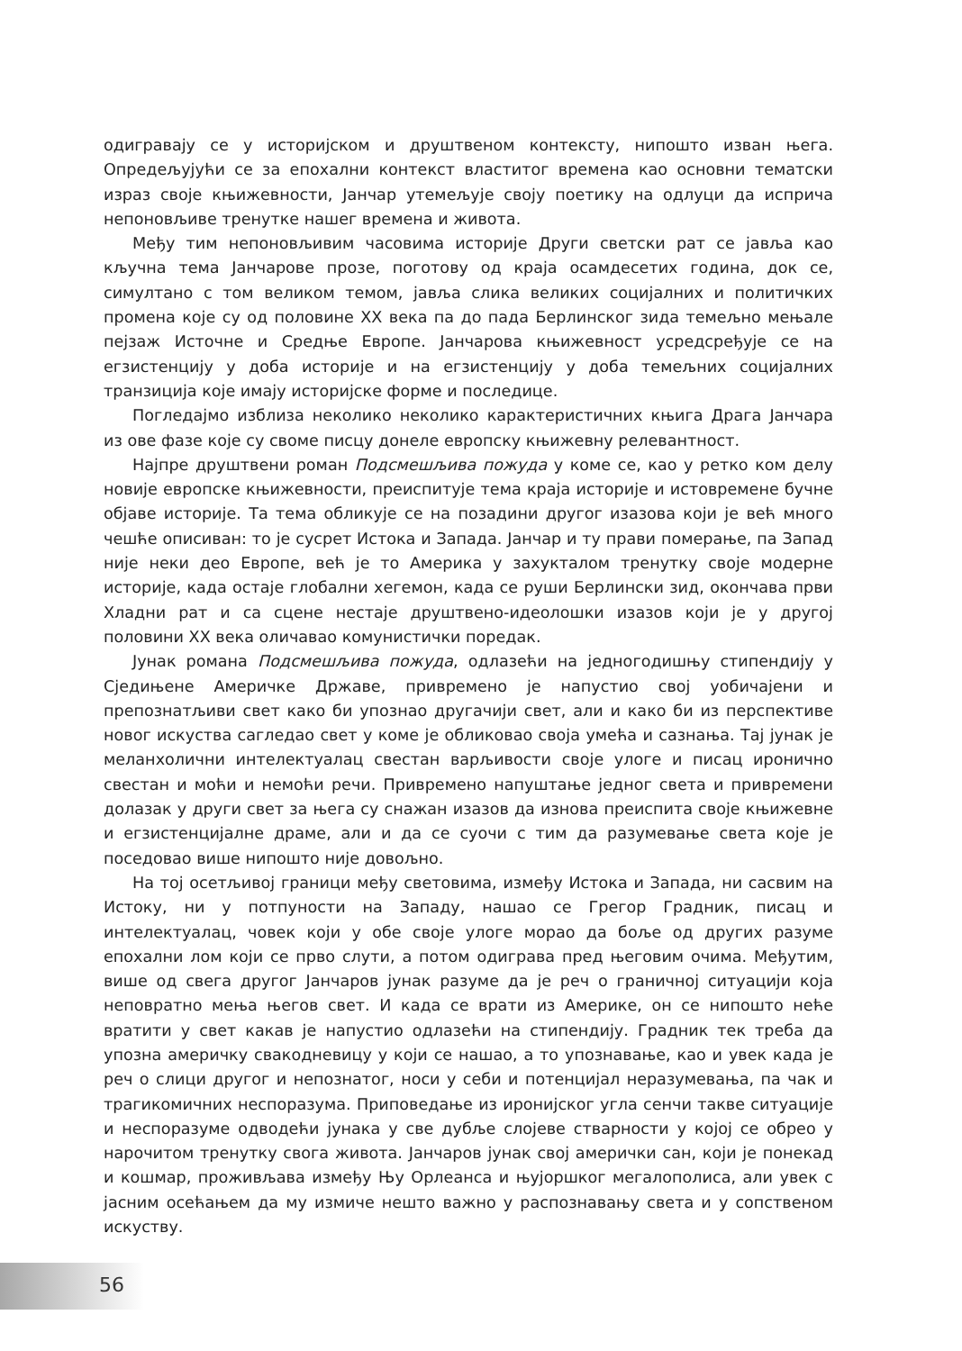одигравају се у историјском и друштвеном контексту, нипошто изван њега. Опредељујући се за епохални контекст властитог времена као основни тематски израз своје књижевности, Јанчар утемељује своју поетику на одлуци да исприча непоновљиве тренутке нашег времена и живота.
Међу тим непоновљивим часовима историје Други светски рат се јавља као кључна тема Јанчарове прозе, поготову од краја осамдесетих година, док се, симултано с том великом темом, јавља слика великих социјалних и политичких промена које су од половине XX века па до пада Берлинског зида темељно мењале пејзаж Источне и Средње Европе. Јанчарова књижевност усредсређује се на егзистенцију у доба историје и на егзистенцију у доба темељних социјалних транзиција које имају историјске форме и последице.
Погледајмо изблиза неколико неколико карактеристичних књига Драга Јанчара из ове фазе које су своме писцу донеле европску књижевну релевантност.
Најпре друштвени роман Подсмешљива пожуда у коме се, као у ретко ком делу новије европске књижевности, преиспитује тема краја историје и истовремене бучне објаве историје. Та тема обликује се на позадини другог изазова који је већ много чешће описиван: то је сусрет Истока и Запада. Јанчар и ту прави померање, па Запад није неки део Европе, већ је то Америка у захукталом тренутку своје модерне историје, када остаје глобални хегемон, када се руши Берлински зид, окончава први Хладни рат и са сцене нестаје друштвено-идеолошки изазов који је у другој половини XX века оличавао комунистички поредак.
Јунак романа Подсмешљива пожуда, одлазећи на једногодишњу стипендију у Сједињене Америчке Државе, привремено је напустио свој уобичајени и препознатљиви свет како би упознао другачији свет, али и како би из перспективе новог искуства сагледао свет у коме је обликовао своја умећа и сазнања. Тај јунак је меланхолични интелектуалац свестан варљивости своје улоге и писац иронично свестан и моћи и немоћи речи. Привремено напуштање једног света и привремени долазак у други свет за њега су снажан изазов да изнова преиспита своје књижевне и егзистенцијалне драме, али и да се суочи с тим да разумевање света које је поседовао више нипошто није довољно.
На тој осетљивој граници међу световима, између Истока и Запада, ни сасвим на Истоку, ни у потпуности на Западу, нашао се Грегор Градник, писац и интелектуалац, човек који у обе своје улоге морао да боље од других разуме епохални лом који се прво слути, а потом одиграва пред његовим очима. Међутим, више од свега другог Јанчаров јунак разуме да је реч о граничној ситуацији која неповратно мења његов свет. И када се врати из Америке, он се нипошто неће вратити у свет какав је напустио одлазећи на стипендију. Градник тек треба да упозна америчку свакодневицу у који се нашао, а то упознавање, као и увек када је реч о слици другог и непознатог, носи у себи и потенцијал неразумевања, па чак и трагикомичних неспоразума. Приповедање из иронијског угла сенчи такве ситуације и неспоразуме одводећи јунака у све дубље слојеве стварности у којој се обрео у нарочитом тренутку свога живота. Јанчаров јунак свој амерички сан, који је понекад и кошмар, проживљава између Њу Орлеанса и њујоршког мегалополиса, али увек с јасним осећањем да му измиче нешто важно у распознавању света и у сопственом искуству.
56